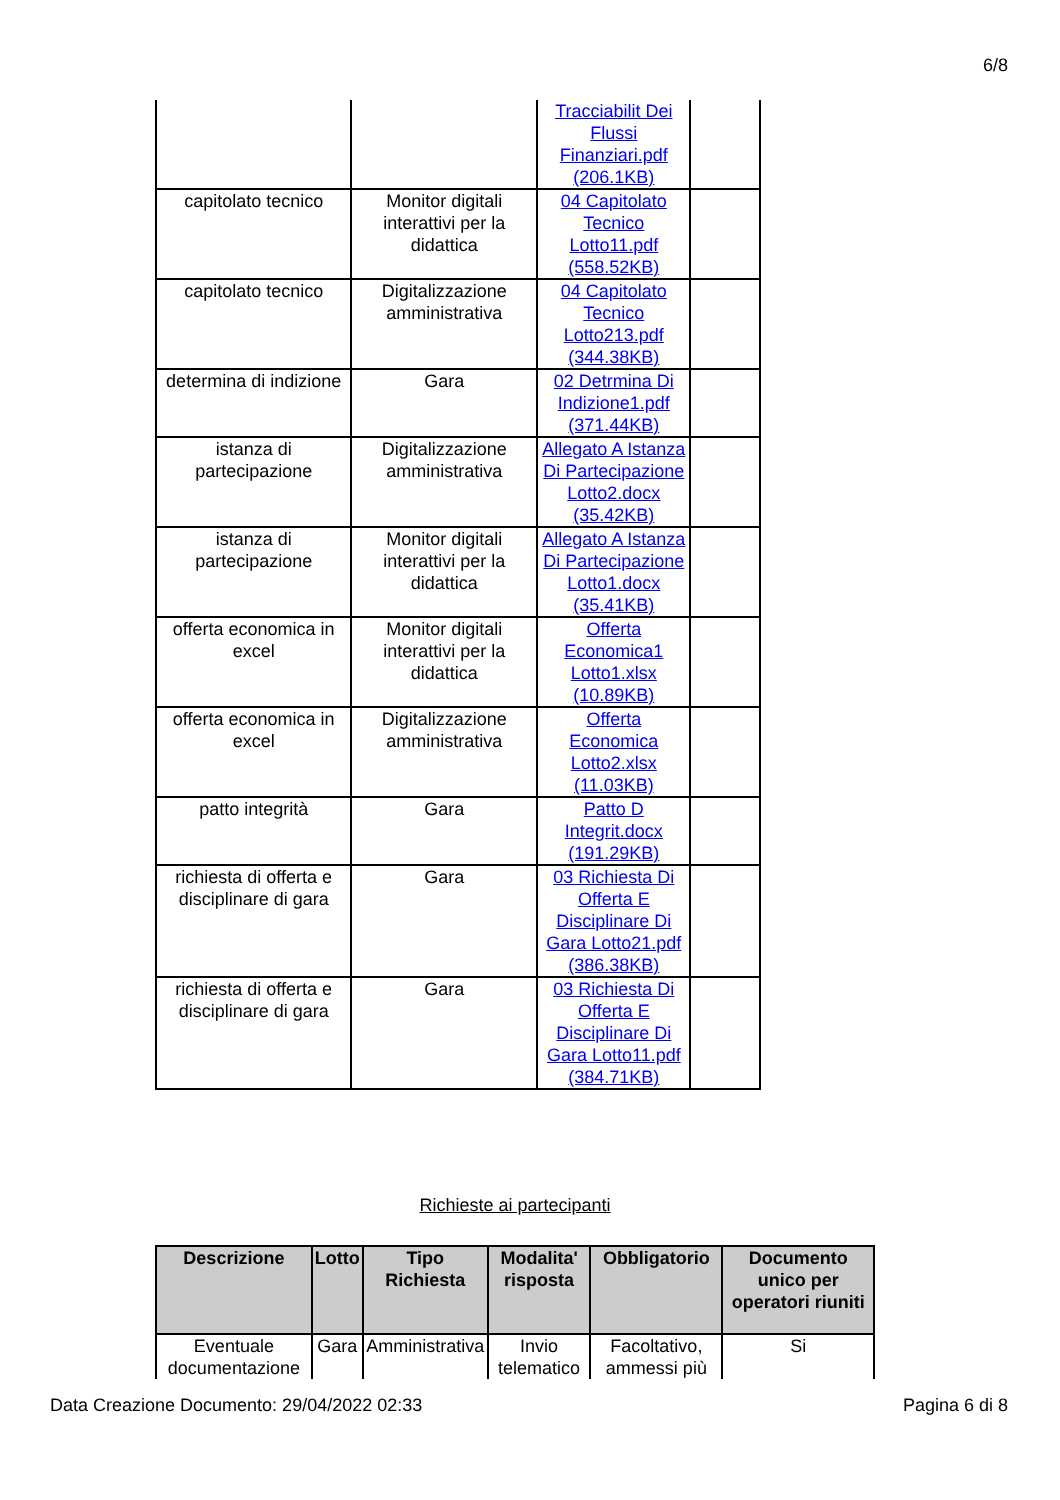6/8
| | | Tracciabilit Dei Flussi Finanziari.pdf (206.1KB) | |
| capitolato tecnico | Monitor digitali interattivi per la didattica | 04 Capitolato Tecnico Lotto11.pdf (558.52KB) | |
| capitolato tecnico | Digitalizzazione amministrativa | 04 Capitolato Tecnico Lotto213.pdf (344.38KB) | |
| determina di indizione | Gara | 02 Detrmina Di Indizione1.pdf (371.44KB) | |
| istanza di partecipazione | Digitalizzazione amministrativa | Allegato A Istanza Di Partecipazione Lotto2.docx (35.42KB) | |
| istanza di partecipazione | Monitor digitali interattivi per la didattica | Allegato A Istanza Di Partecipazione Lotto1.docx (35.41KB) | |
| offerta economica in excel | Monitor digitali interattivi per la didattica | Offerta Economica1 Lotto1.xlsx (10.89KB) | |
| offerta economica in excel | Digitalizzazione amministrativa | Offerta Economica Lotto2.xlsx (11.03KB) | |
| patto integrità | Gara | Patto D Integrit.docx (191.29KB) | |
| richiesta di offerta e disciplinare di gara | Gara | 03 Richiesta Di Offerta E Disciplinare Di Gara Lotto21.pdf (386.38KB) | |
| richiesta di offerta e disciplinare di gara | Gara | 03 Richiesta Di Offerta E Disciplinare Di Gara Lotto11.pdf (384.71KB) | |
Richieste ai partecipanti
| Descrizione | Lotto | Tipo Richiesta | Modalita' risposta | Obbligatorio | Documento unico per operatori riuniti |
| --- | --- | --- | --- | --- | --- |
| Eventuale documentazione | Gara | Amministrativa | Invio telematico | Facoltativo, ammessi più | Si |
Data Creazione Documento: 29/04/2022 02:33 Pagina 6 di 8